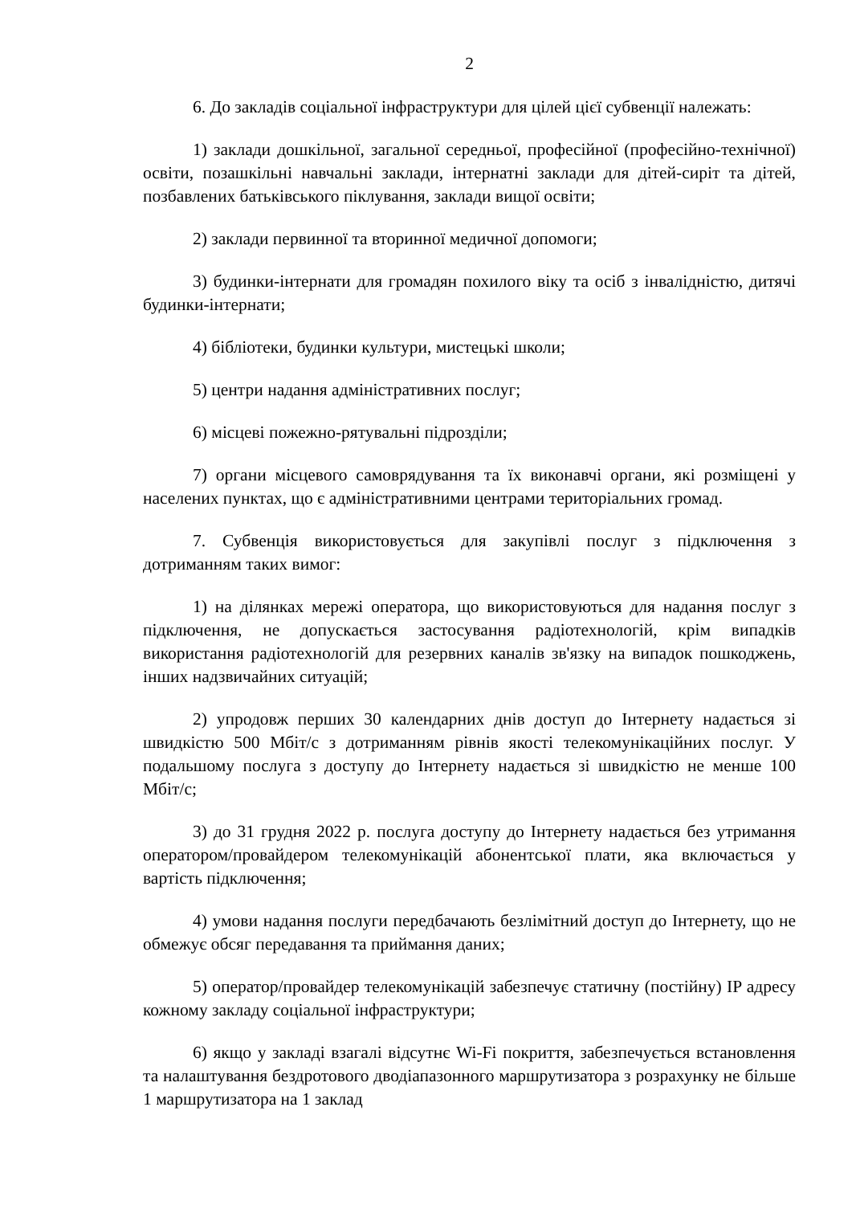2
6. До закладів соціальної інфраструктури для цілей цієї субвенції належать:
1) заклади дошкільної, загальної середньої, професійної (професійно-технічної) освіти, позашкільні навчальні заклади, інтернатні заклади для дітей-сиріт та дітей, позбавлених батьківського піклування, заклади вищої освіти;
2) заклади первинної та вторинної медичної допомоги;
3) будинки-інтернати для громадян похилого віку та осіб з інвалідністю, дитячі будинки-інтернати;
4) бібліотеки, будинки культури, мистецькі школи;
5) центри надання адміністративних послуг;
6) місцеві пожежно-рятувальні підрозділи;
7) органи місцевого самоврядування та їх виконавчі органи, які розміщені у населених пунктах, що є адміністративними центрами територіальних громад.
7. Субвенція використовується для закупівлі послуг з підключення з дотриманням таких вимог:
1) на ділянках мережі оператора, що використовуються для надання послуг з підключення, не допускається застосування радіотехнологій, крім випадків використання радіотехнологій для резервних каналів зв'язку на випадок пошкоджень, інших надзвичайних ситуацій;
2) упродовж перших 30 календарних днів доступ до Інтернету надається зі швидкістю 500 Мбіт/с з дотриманням рівнів якості телекомунікаційних послуг. У подальшому послуга з доступу до Інтернету надається зі швидкістю не менше 100 Мбіт/с;
3) до 31 грудня 2022 р. послуга доступу до Інтернету надається без утримання оператором/провайдером телекомунікацій абонентської плати, яка включається у вартість підключення;
4) умови надання послуги передбачають безлімітний доступ до Інтернету, що не обмежує обсяг передавання та приймання даних;
5) оператор/провайдер телекомунікацій забезпечує статичну (постійну) IP адресу кожному закладу соціальної інфраструктури;
6) якщо у закладі взагалі відсутнє Wi-Fi покриття, забезпечується встановлення та налаштування бездротового дводіапазонного маршрутизатора з розрахунку не більше 1 маршрутизатора на 1 заклад